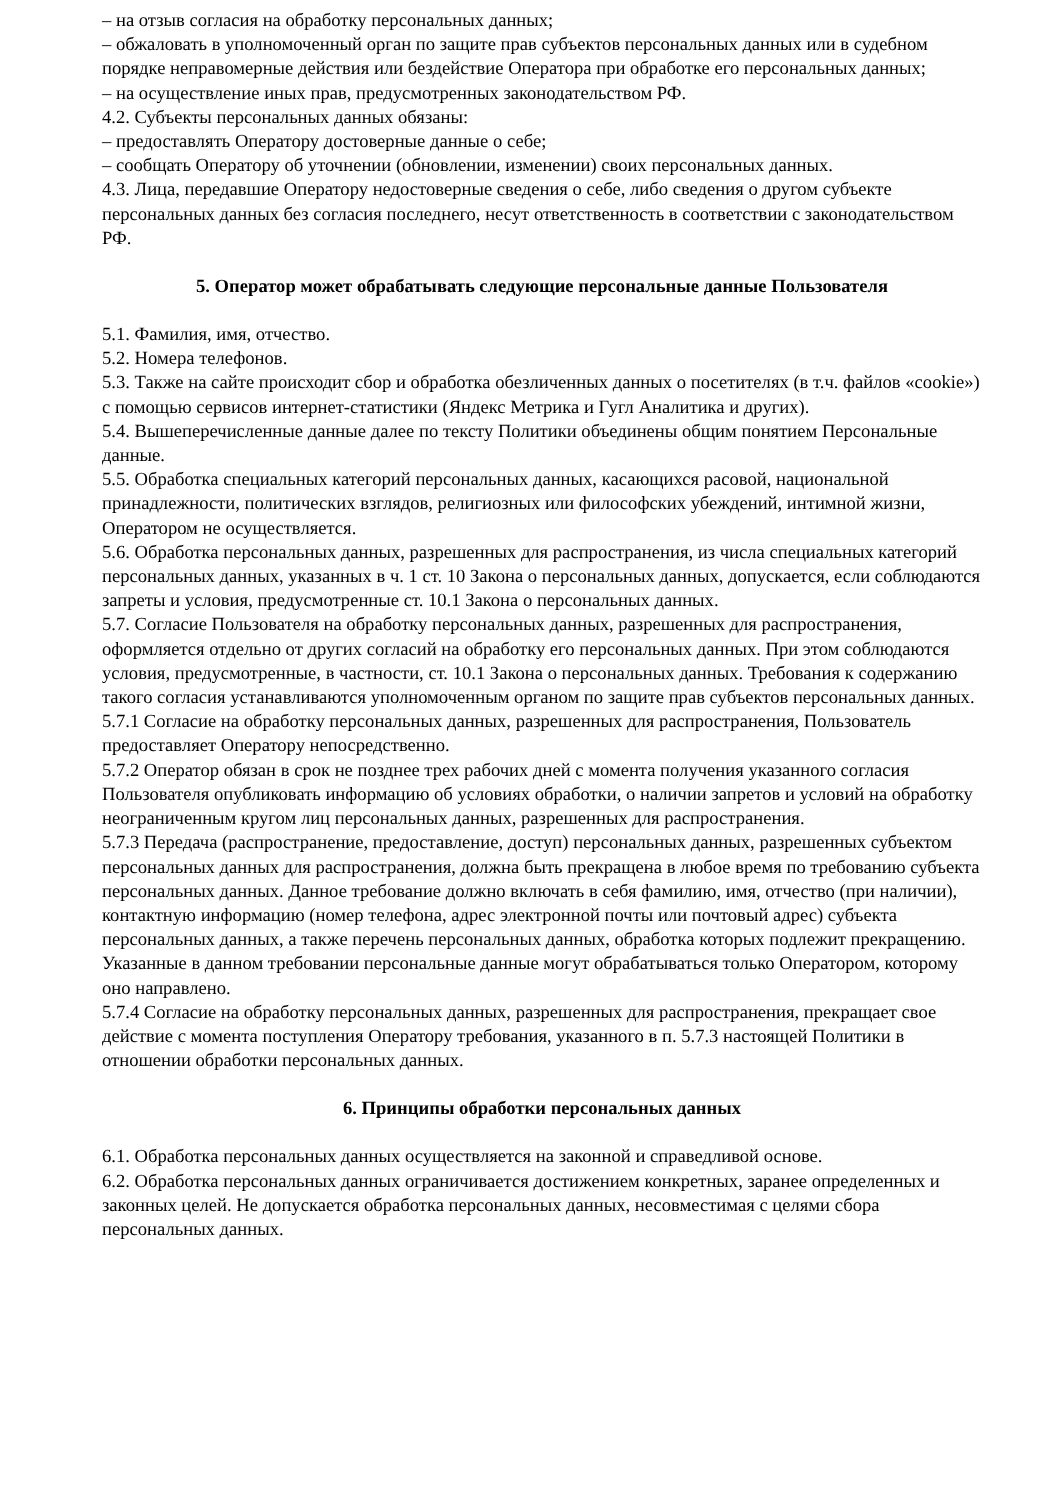– на отзыв согласия на обработку персональных данных;
– обжаловать в уполномоченный орган по защите прав субъектов персональных данных или в судебном порядке неправомерные действия или бездействие Оператора при обработке его персональных данных;
– на осуществление иных прав, предусмотренных законодательством РФ.
4.2. Субъекты персональных данных обязаны:
– предоставлять Оператору достоверные данные о себе;
– сообщать Оператору об уточнении (обновлении, изменении) своих персональных данных.
4.3. Лица, передавшие Оператору недостоверные сведения о себе, либо сведения о другом субъекте персональных данных без согласия последнего, несут ответственность в соответствии с законодательством РФ.
5. Оператор может обрабатывать следующие персональные данные Пользователя
5.1. Фамилия, имя, отчество.
5.2. Номера телефонов.
5.3. Также на сайте происходит сбор и обработка обезличенных данных о посетителях (в т.ч. файлов «cookie») с помощью сервисов интернет-статистики (Яндекс Метрика и Гугл Аналитика и других).
5.4. Вышеперечисленные данные далее по тексту Политики объединены общим понятием Персональные данные.
5.5. Обработка специальных категорий персональных данных, касающихся расовой, национальной принадлежности, политических взглядов, религиозных или философских убеждений, интимной жизни, Оператором не осуществляется.
5.6. Обработка персональных данных, разрешенных для распространения, из числа специальных категорий персональных данных, указанных в ч. 1 ст. 10 Закона о персональных данных, допускается, если соблюдаются запреты и условия, предусмотренные ст. 10.1 Закона о персональных данных.
5.7. Согласие Пользователя на обработку персональных данных, разрешенных для распространения, оформляется отдельно от других согласий на обработку его персональных данных. При этом соблюдаются условия, предусмотренные, в частности, ст. 10.1 Закона о персональных данных. Требования к содержанию такого согласия устанавливаются уполномоченным органом по защите прав субъектов персональных данных.
5.7.1 Согласие на обработку персональных данных, разрешенных для распространения, Пользователь предоставляет Оператору непосредственно.
5.7.2 Оператор обязан в срок не позднее трех рабочих дней с момента получения указанного согласия Пользователя опубликовать информацию об условиях обработки, о наличии запретов и условий на обработку неограниченным кругом лиц персональных данных, разрешенных для распространения.
5.7.3 Передача (распространение, предоставление, доступ) персональных данных, разрешенных субъектом персональных данных для распространения, должна быть прекращена в любое время по требованию субъекта персональных данных. Данное требование должно включать в себя фамилию, имя, отчество (при наличии), контактную информацию (номер телефона, адрес электронной почты или почтовый адрес) субъекта персональных данных, а также перечень персональных данных, обработка которых подлежит прекращению. Указанные в данном требовании персональные данные могут обрабатываться только Оператором, которому оно направлено.
5.7.4 Согласие на обработку персональных данных, разрешенных для распространения, прекращает свое действие с момента поступления Оператору требования, указанного в п. 5.7.3 настоящей Политики в отношении обработки персональных данных.
6. Принципы обработки персональных данных
6.1. Обработка персональных данных осуществляется на законной и справедливой основе.
6.2. Обработка персональных данных ограничивается достижением конкретных, заранее определенных и законных целей. Не допускается обработка персональных данных, несовместимая с целями сбора персональных данных.